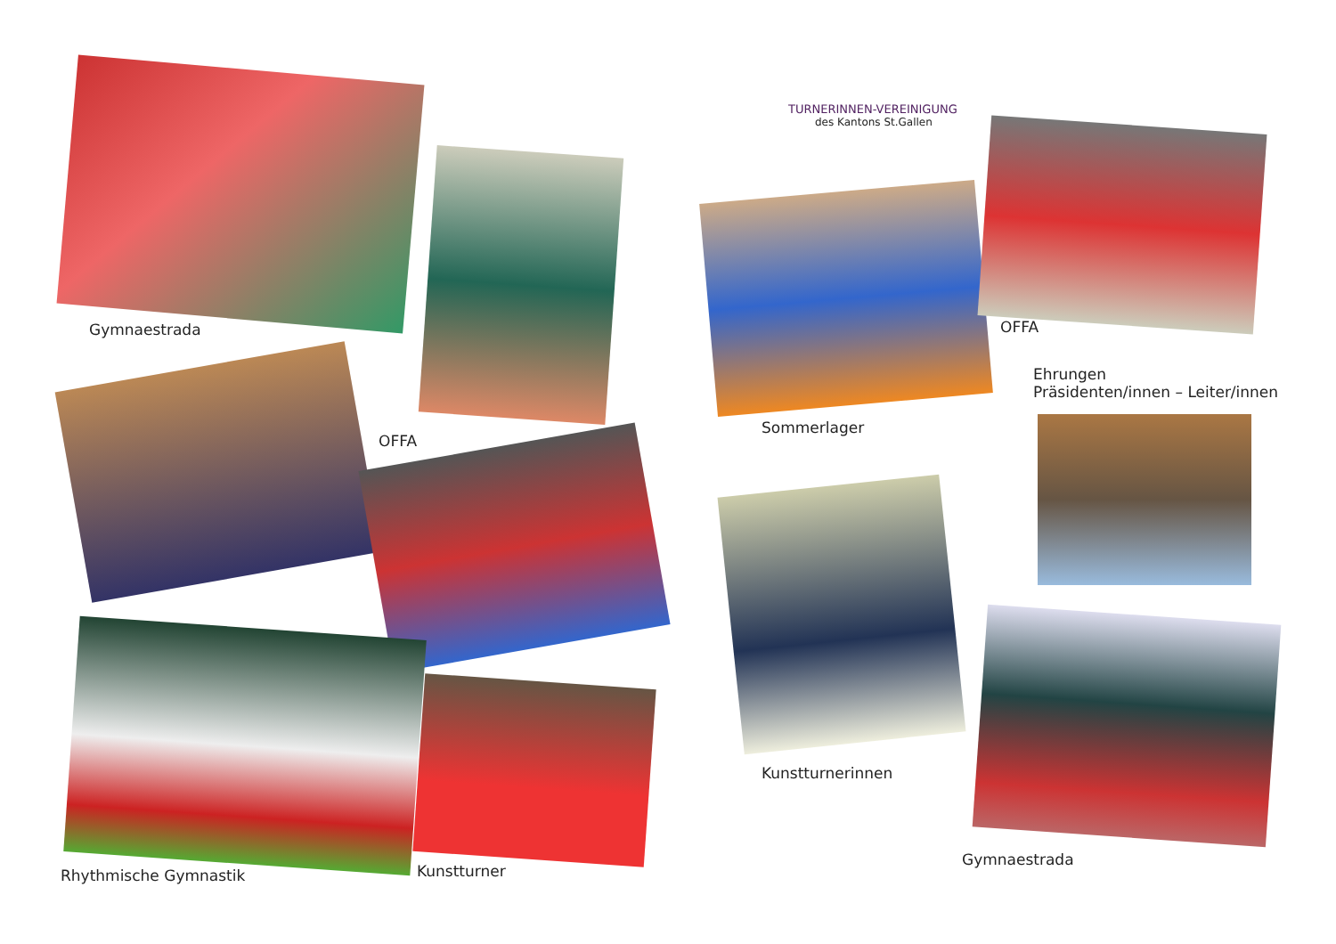Gymnaestrada
OFFA
Rhythmische Gymnastik Kunstturner
TURNERINNEN-VEREINIGUNG
des Kantons St.Gallen
Sommerlager
OFFA
Ehrungen
Präsidenten/innen – Leiter/innen
Kunstturnerinnen
Gymnaestrada